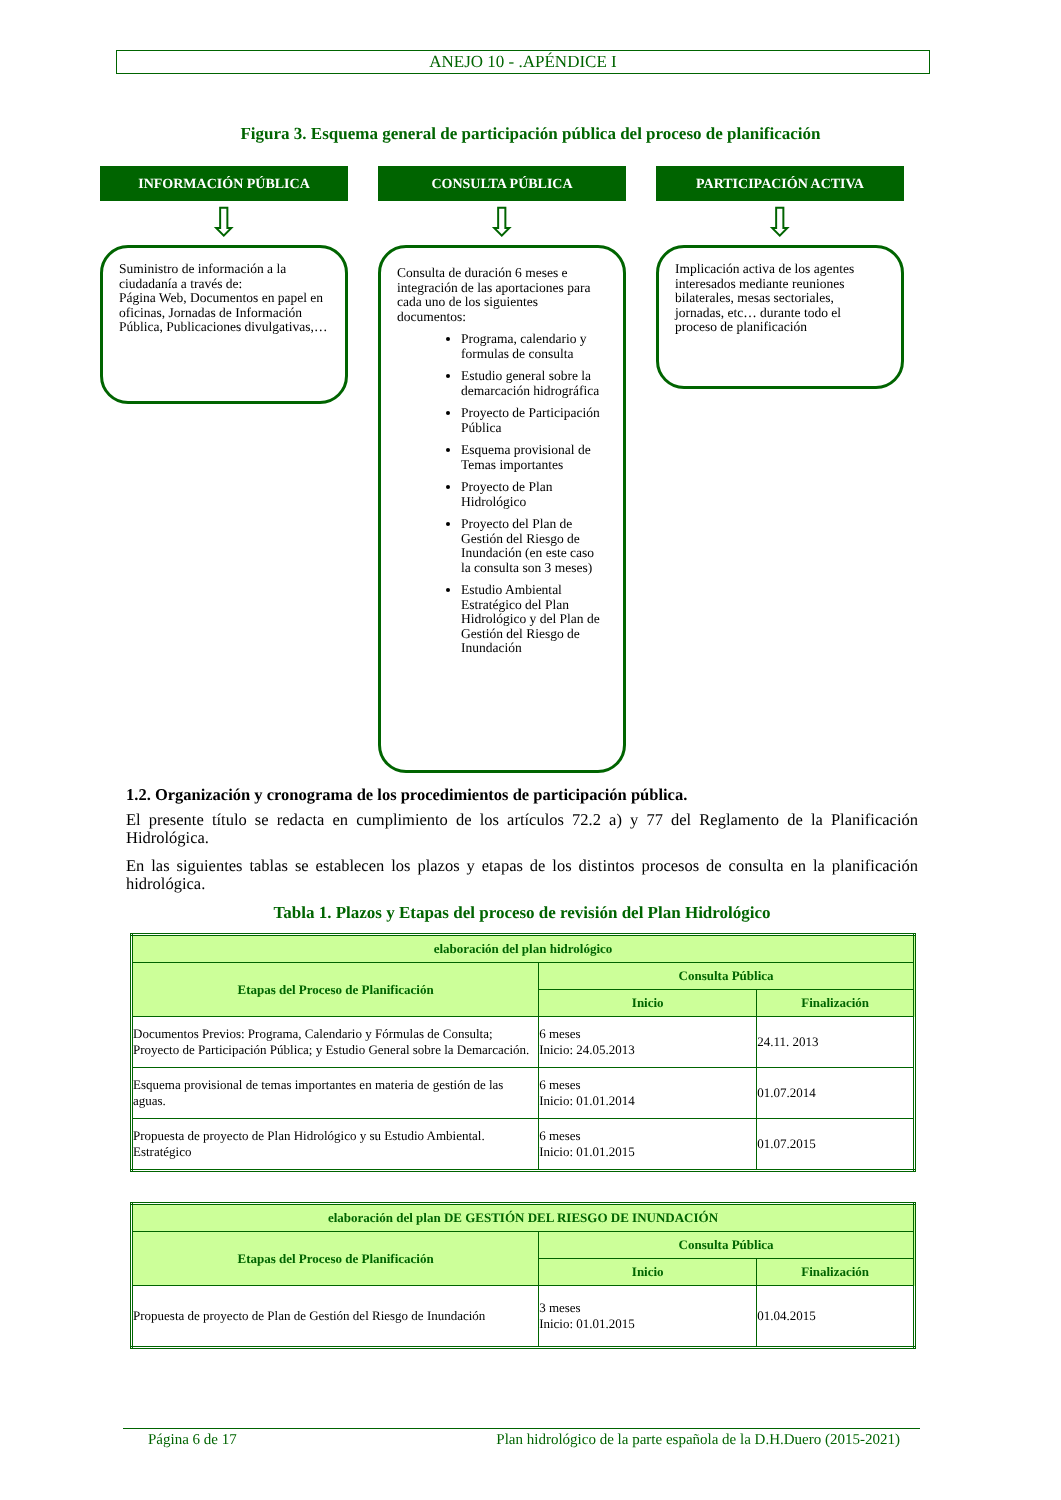ANEJO 10 - .APÉNDICE I
Figura 3. Esquema general de participación pública del proceso de planificación
INFORMACIÓN PÚBLICA
⇩
Suministro de información a la ciudadanía a través de:
Página Web, Documentos en papel en oficinas, Jornadas de Información Pública, Publicaciones divulgativas,…
CONSULTA PÚBLICA
⇩
Consulta de duración 6 meses e integración de las aportaciones para cada uno de los siguientes documentos:
Programa, calendario y formulas de consulta
Estudio general sobre la demarcación hidrográfica
Proyecto de Participación Pública
Esquema provisional de Temas importantes
Proyecto de Plan Hidrológico
Proyecto del Plan de Gestión del Riesgo de Inundación (en este caso la consulta son 3 meses)
Estudio Ambiental Estratégico del Plan Hidrológico y del Plan de Gestión del Riesgo de Inundación
PARTICIPACIÓN ACTIVA
⇩
Implicación activa de los agentes interesados mediante reuniones bilaterales, mesas sectoriales, jornadas, etc… durante todo el proceso de planificación
1.2. Organización y cronograma de los procedimientos de participación pública.
El presente título se redacta en cumplimiento de los artículos 72.2 a) y 77 del Reglamento de la Planificación Hidrológica.
En las siguientes tablas se establecen los plazos y etapas de los distintos procesos de consulta en la planificación hidrológica.
Tabla 1. Plazos y Etapas del proceso de revisión del Plan Hidrológico
| elaboración del plan hidrológico | | |
| --- | --- | --- |
| Etapas del Proceso de Planificación | Consulta Pública | |
| | Inicio | Finalización |
| Documentos Previos: Programa, Calendario y Fórmulas de Consulta; Proyecto de Participación Pública; y Estudio General sobre la Demarcación. | 6 meses Inicio: 24.05.2013 | 24.11. 2013 |
| Esquema provisional de temas importantes en materia de gestión de las aguas. | 6 meses Inicio: 01.01.2014 | 01.07.2014 |
| Propuesta de proyecto de Plan Hidrológico y su Estudio Ambiental. Estratégico | 6 meses Inicio: 01.01.2015 | 01.07.2015 |
| elaboración del plan DE GESTIÓN DEL RIESGO DE INUNDACIÓN | | |
| --- | --- | --- |
| Etapas del Proceso de Planificación | Consulta Pública | |
| | Inicio | Finalización |
| Propuesta de proyecto de Plan de Gestión del Riesgo de Inundación | 3 meses Inicio: 01.01.2015 | 01.04.2015 |
Página 6 de 17 Plan hidrológico de la parte española de la D.H.Duero (2015-2021)